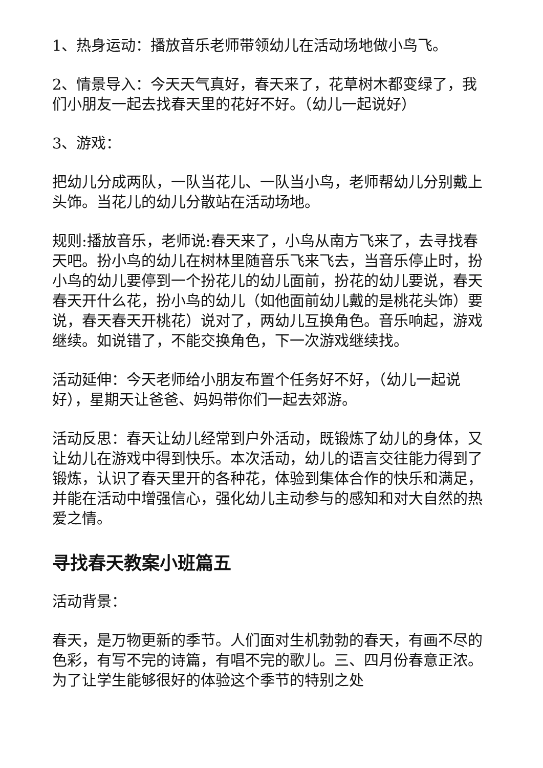1、热身运动：播放音乐老师带领幼儿在活动场地做小鸟飞。
2、情景导入：今天天气真好，春天来了，花草树木都变绿了，我们小朋友一起去找春天里的花好不好。（幼儿一起说好）
3、游戏：
把幼儿分成两队，一队当花儿、一队当小鸟，老师帮幼儿分别戴上头饰。当花儿的幼儿分散站在活动场地。
规则:播放音乐，老师说:春天来了，小鸟从南方飞来了，去寻找春天吧。扮小鸟的幼儿在树林里随音乐飞来飞去，当音乐停止时，扮小鸟的幼儿要停到一个扮花儿的幼儿面前，扮花的幼儿要说，春天春天开什么花，扮小鸟的幼儿（如他面前幼儿戴的是桃花头饰）要说，春天春天开桃花）说对了，两幼儿互换角色。音乐响起，游戏继续。如说错了，不能交换角色，下一次游戏继续找。
活动延伸：今天老师给小朋友布置个任务好不好，（幼儿一起说好），星期天让爸爸、妈妈带你们一起去郊游。
活动反思：春天让幼儿经常到户外活动，既锻炼了幼儿的身体，又让幼儿在游戏中得到快乐。本次活动，幼儿的语言交往能力得到了锻炼，认识了春天里开的各种花，体验到集体合作的快乐和满足，并能在活动中增强信心，强化幼儿主动参与的感知和对大自然的热爱之情。
寻找春天教案小班篇五
活动背景：
春天，是万物更新的季节。人们面对生机勃勃的春天，有画不尽的色彩，有写不完的诗篇，有唱不完的歌儿。三、四月份春意正浓。为了让学生能够很好的体验这个季节的特别之处